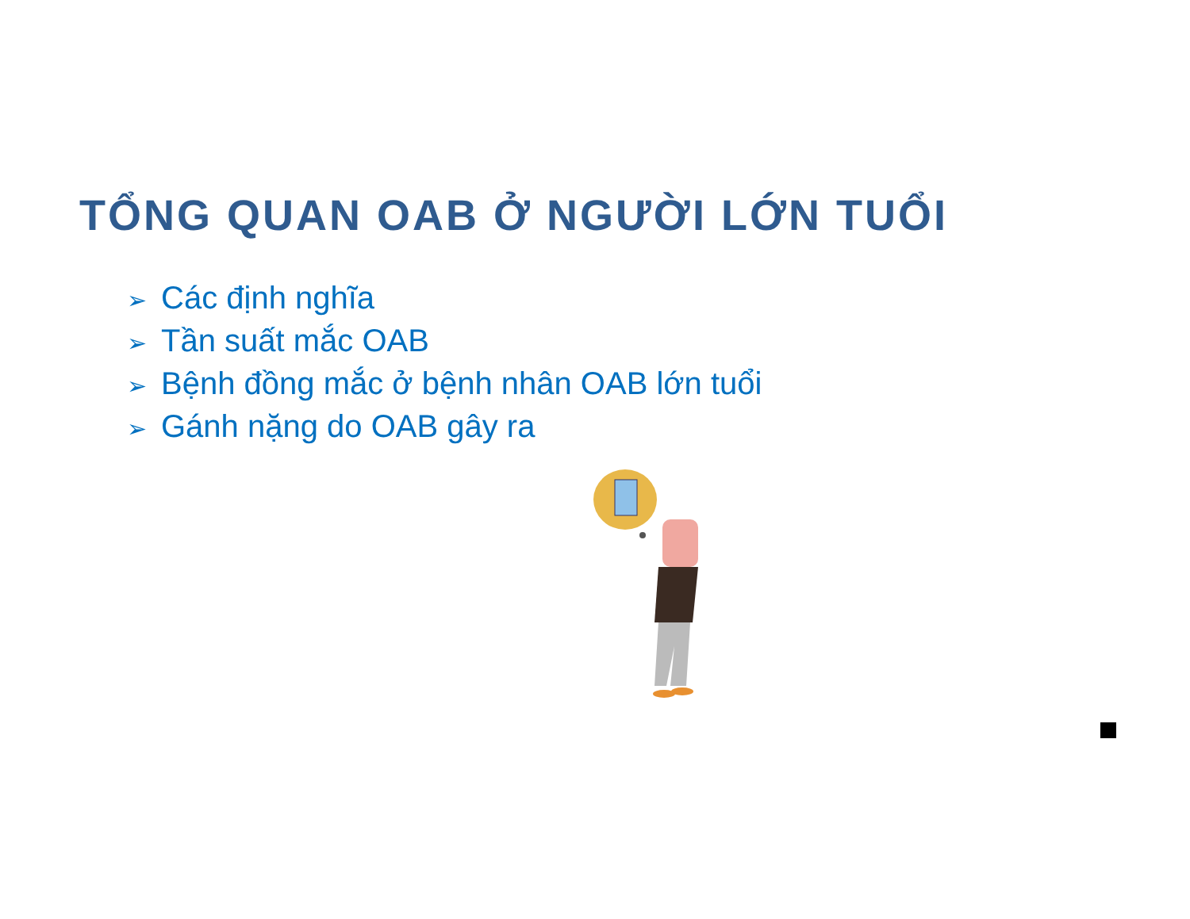TỔNG QUAN OAB Ở NGƯỜI LỚN TUỔI
➢ Các định nghĩa
➢ Tần suất mắc OAB
➢ Bệnh đồng mắc ở bệnh nhân OAB lớn tuổi
➢ Gánh nặng do OAB gây ra